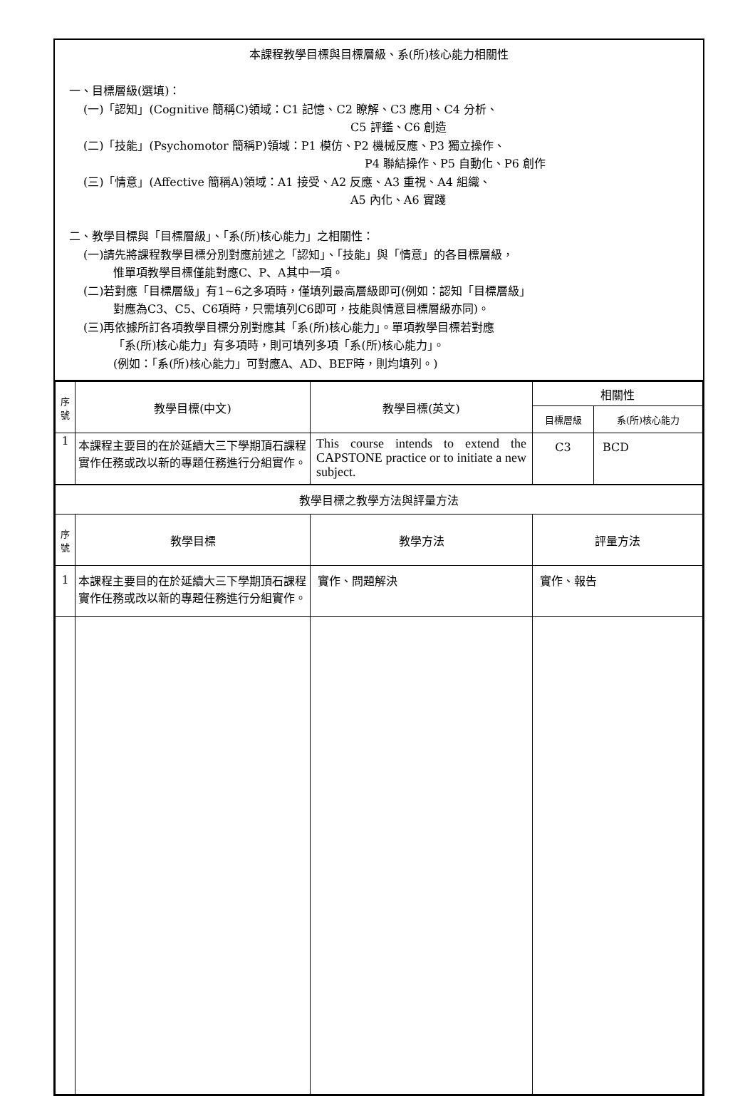本課程教學目標與目標層級、系(所)核心能力相關性
一、目標層級(選填)：
(一)「認知」(Cognitive 簡稱C)領域：C1 記憶、C2 瞭解、C3 應用、C4 分析、
C5 評鑑、C6 創造
(二)「技能」(Psychomotor 簡稱P)領域：P1 模仿、P2 機械反應、P3 獨立操作、
P4 聯結操作、P5 自動化、P6 創作
(三)「情意」(Affective 簡稱A)領域：A1 接受、A2 反應、A3 重視、A4 組織、
A5 內化、A6 實踐
二、教學目標與「目標層級」、「系(所)核心能力」之相關性：
(一)請先將課程教學目標分別對應前述之「認知」、「技能」與「情意」的各目標層級，
惟單項教學目標僅能對應C、P、A其中一項。
(二)若對應「目標層級」有1~6之多項時，僅填列最高層級即可(例如：認知「目標層級」
對應為C3、C5、C6項時，只需填列C6即可，技能與情意目標層級亦同)。
(三)再依據所訂各項教學目標分別對應其「系(所)核心能力」。單項教學目標若對應
「系(所)核心能力」有多項時，則可填列多項「系(所)核心能力」。
(例如：「系(所)核心能力」可對應A、AD、BEF時，則均填列。)
| 序 號 | 教學目標(中文) | 教學目標(英文) | 相關性 | |
| --- | --- | --- | --- | --- |
| | | | 目標層級 | 系(所)核心能力 |
| 1 | 本課程主要目的在於延續大三下學期頂石課程實作任務或改以新的專題任務進行分組實作。 | This course intends to extend the CAPSTONE practice or to initiate a new subject. | C3 | BCD |
| 教學目標之教學方法與評量方法 | | | | |
| 序 號 | 教學目標 | 教學方法 | 評量方法 | |
| 1 | 本課程主要目的在於延續大三下學期頂石課程實作任務或改以新的專題任務進行分組實作。 | 實作、問題解決 | 實作、報告 | |